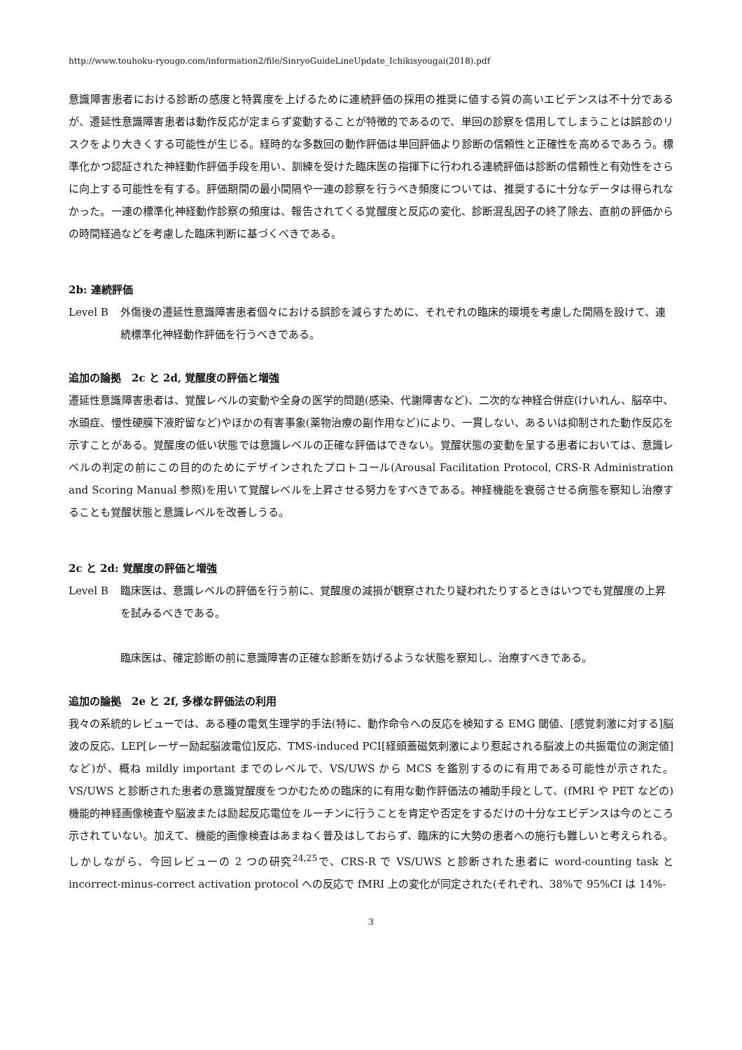http://www.touhoku-ryougo.com/information2/file/SinryoGuideLineUpdate_Ichikisyougai(2018).pdf
意識障害患者における診断の感度と特異度を上げるために連続評価の採用の推奨に値する質の高いエビデンスは不十分であるが、遷延性意識障害患者は動作反応が定まらず変動することが特徴的であるので、単回の診察を信用してしまうことは誤診のリスクをより大きくする可能性が生じる。経時的な多数回の動作評価は単回評価より診断の信頼性と正確性を高めるであろう。標準化かつ認証された神経動作評価手段を用い、訓練を受けた臨床医の指揮下に行われる連続評価は診断の信頼性と有効性をさらに向上する可能性を有する。評価期間の最小間隔や一連の診察を行うべき頻度については、推奨するに十分なデータは得られなかった。一連の標準化神経動作診察の頻度は、報告されてくる覚醒度と反応の変化、診断混乱因子の終了除去、直前の評価からの時間経過などを考慮した臨床判断に基づくべきである。
2b: 連続評価
Level B 外傷後の遷延性意識障害患者個々における誤診を減らすために、それぞれの臨床的環境を考慮した間隔を設けて、連続標準化神経動作評価を行うべきである。
追加の論拠　2c と 2d, 覚醒度の評価と増強
遷延性意識障害患者は、覚醒レベルの変動や全身の医学的問題(感染、代謝障害など)、二次的な神経合併症(けいれん、脳卒中、水頭症、慢性硬膜下液貯留など)やほかの有害事象(薬物治療の副作用など)により、一貫しない、あるいは抑制された動作反応を示すことがある。覚醒度の低い状態では意識レベルの正確な評価はできない。覚醒状態の変動を呈する患者においては、意識レベルの判定の前にこの目的のためにデザインされたプロトコール(Arousal Facilitation Protocol, CRS-R Administration and Scoring Manual 参照)を用いて覚醒レベルを上昇させる努力をすべきである。神経機能を衰弱させる病態を察知し治療することも覚醒状態と意識レベルを改善しうる。
2c と 2d: 覚醒度の評価と増強
Level B 臨床医は、意識レベルの評価を行う前に、覚醒度の減損が観察されたり疑われたりするときはいつでも覚醒度の上昇を試みるべきである。
臨床医は、確定診断の前に意識障害の正確な診断を妨げるような状態を察知し、治療すべきである。
追加の論拠　2e と 2f, 多様な評価法の利用
我々の系統的レビューでは、ある種の電気生理学的手法(特に、動作命令への反応を検知する EMG 閾値、[感覚刺激に対する]脳波の反応、LEP[レーザー励起脳波電位]反応、TMS-induced PCI[経頭蓋磁気刺激により惹起される脳波上の共振電位の測定値]など)が、概ね mildly important までのレベルで、VS/UWS から MCS を鑑別するのに有用である可能性が示された。VS/UWS と診断された患者の意識覚醒度をつかむための臨床的に有用な動作評価法の補助手段として、(fMRI や PET などの)機能的神経画像検査や脳波または励起反応電位をルーチンに行うことを肯定や否定をするだけの十分なエビデンスは今のところ示されていない。加えて、機能的画像検査はあまねく普及はしておらず、臨床的に大勢の患者への施行も難しいと考えられる。しかしながら、今回レビューの 2 つの研究<sup>24,25</sup>で、CRS-R で VS/UWS と診断された患者に word-counting task と incorrect-minus-correct activation protocol への反応で fMRI 上の変化が同定された(それぞれ、38%で 95%CI は 14%-
3